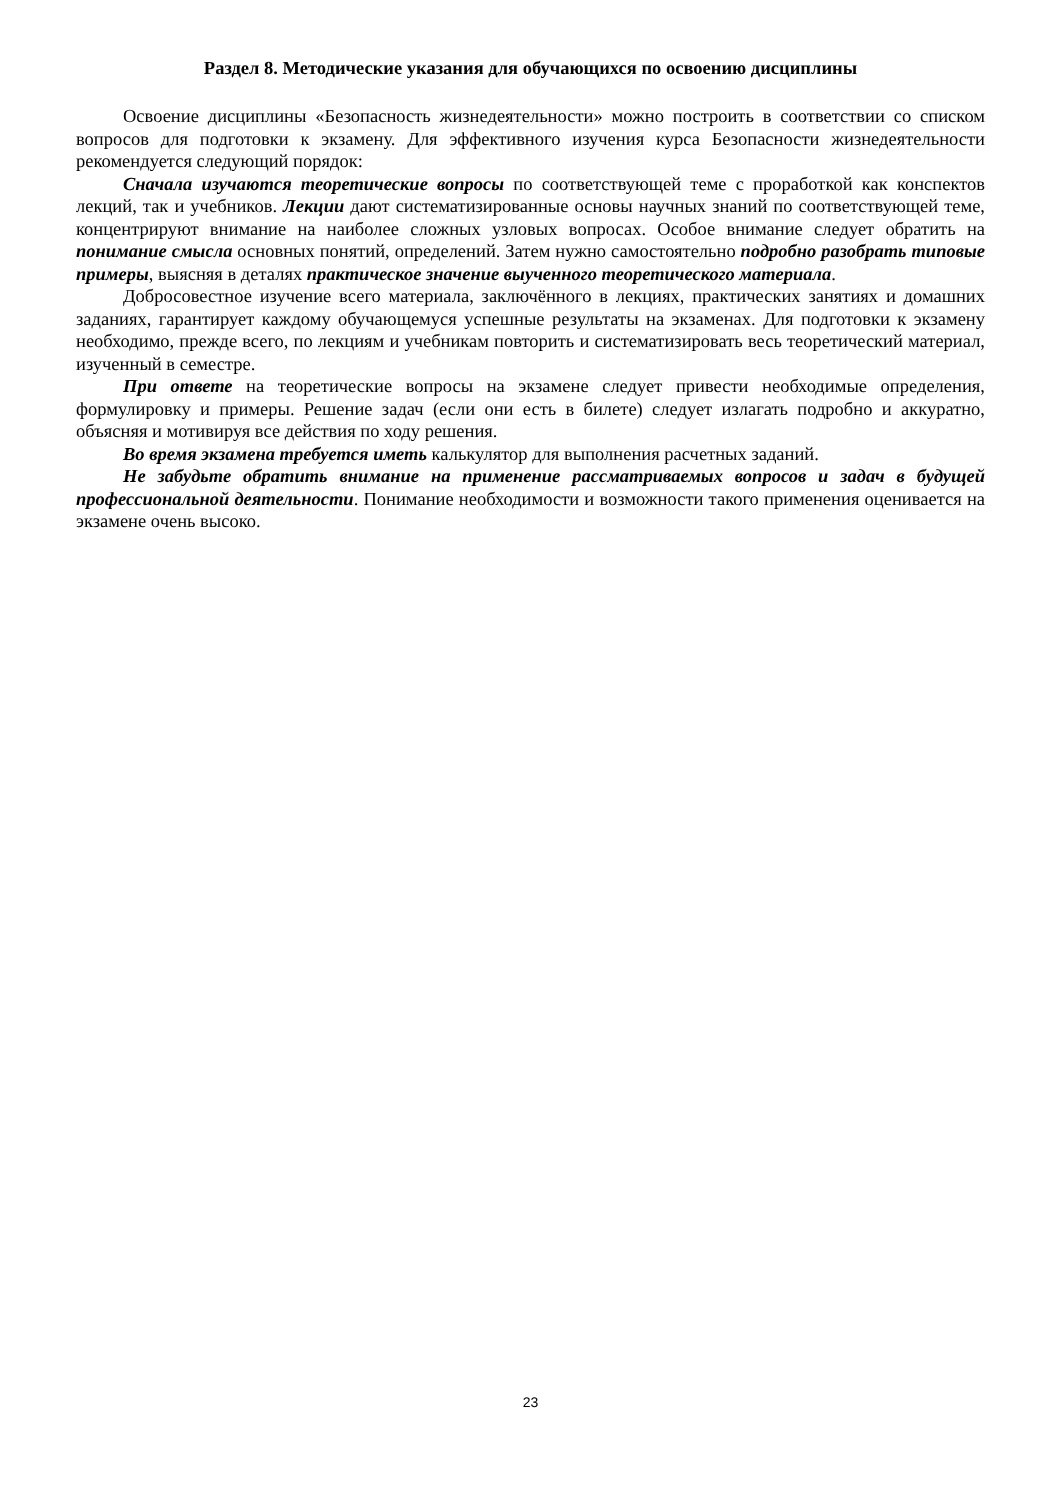Раздел 8. Методические указания для обучающихся по освоению дисциплины
Освоение дисциплины «Безопасность жизнедеятельности» можно построить в соответствии со списком вопросов для подготовки к экзамену. Для эффективного изучения курса Безопасности жизнедеятельности рекомендуется следующий порядок:
Сначала изучаются теоретические вопросы по соответствующей теме с проработкой как конспектов лекций, так и учебников. Лекции дают систематизированные основы научных знаний по соответствующей теме, концентрируют внимание на наиболее сложных узловых вопросах. Особое внимание следует обратить на понимание смысла основных понятий, определений. Затем нужно самостоятельно подробно разобрать типовые примеры, выясняя в деталях практическое значение выученного теоретического материала.
Добросовестное изучение всего материала, заключённого в лекциях, практических занятиях и домашних заданиях, гарантирует каждому обучающемуся успешные результаты на экзаменах. Для подготовки к экзамену необходимо, прежде всего, по лекциям и учебникам повторить и систематизировать весь теоретический материал, изученный в семестре.
При ответе на теоретические вопросы на экзамене следует привести необходимые определения, формулировку и примеры. Решение задач (если они есть в билете) следует излагать подробно и аккуратно, объясняя и мотивируя все действия по ходу решения.
Во время экзамена требуется иметь калькулятор для выполнения расчетных заданий.
Не забудьте обратить внимание на применение рассматриваемых вопросов и задач в будущей профессиональной деятельности. Понимание необходимости и возможности такого применения оценивается на экзамене очень высоко.
23